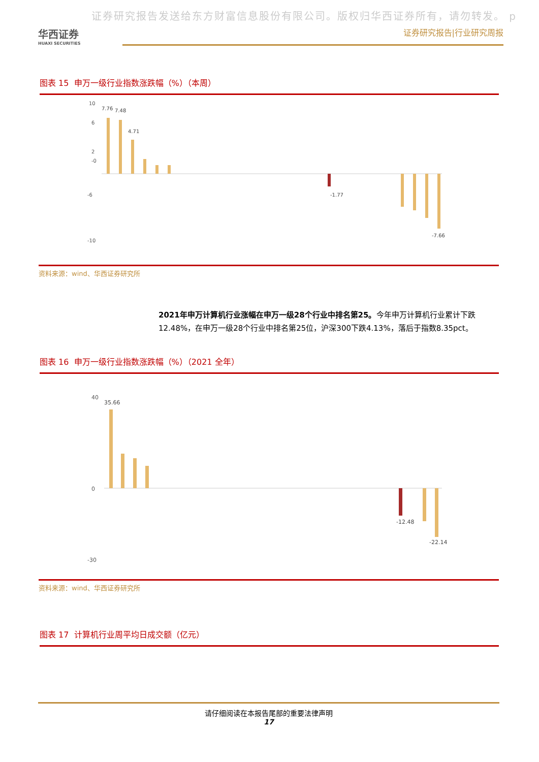证券研究报告发送给东方财富信息股份有限公司。版权归华西证券所有，请勿转发。 p
华西证券
HUAXI SECURITIES
证券研究报告|行业研究周报
图表 15 申万一级行业指数涨跌幅（%）（本周）
10
6
2
-0
-6
-10
7.76
7.48
4.71
-1.77
-7.66
资料来源：wind、华西证券研究所
2021年申万计算机行业涨幅在申万一级28个行业中排名第25。今年申万计算机行业累计下跌12.48%，在申万一级28个行业中排名第25位，沪深300下跌4.13%，落后于指数8.35pct。
图表 16 申万一级行业指数涨跌幅（%）（2021 全年）
40
0
-30
35.66
-12.48
-22.14
资料来源：wind、华西证券研究所
图表 17 计算机行业周平均日成交额（亿元）
请仔细阅读在本报告尾部的重要法律声明
17